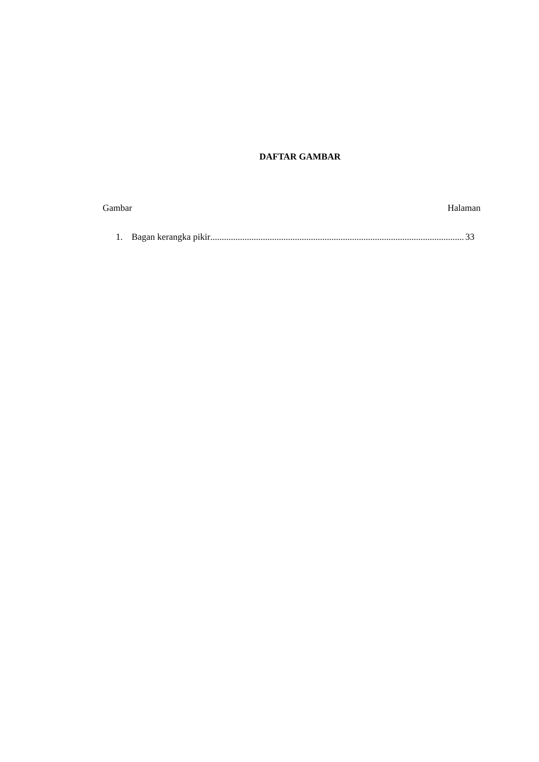DAFTAR GAMBAR
Gambar Halaman
1. Bagan kerangka pikir................................................................................................................ 33